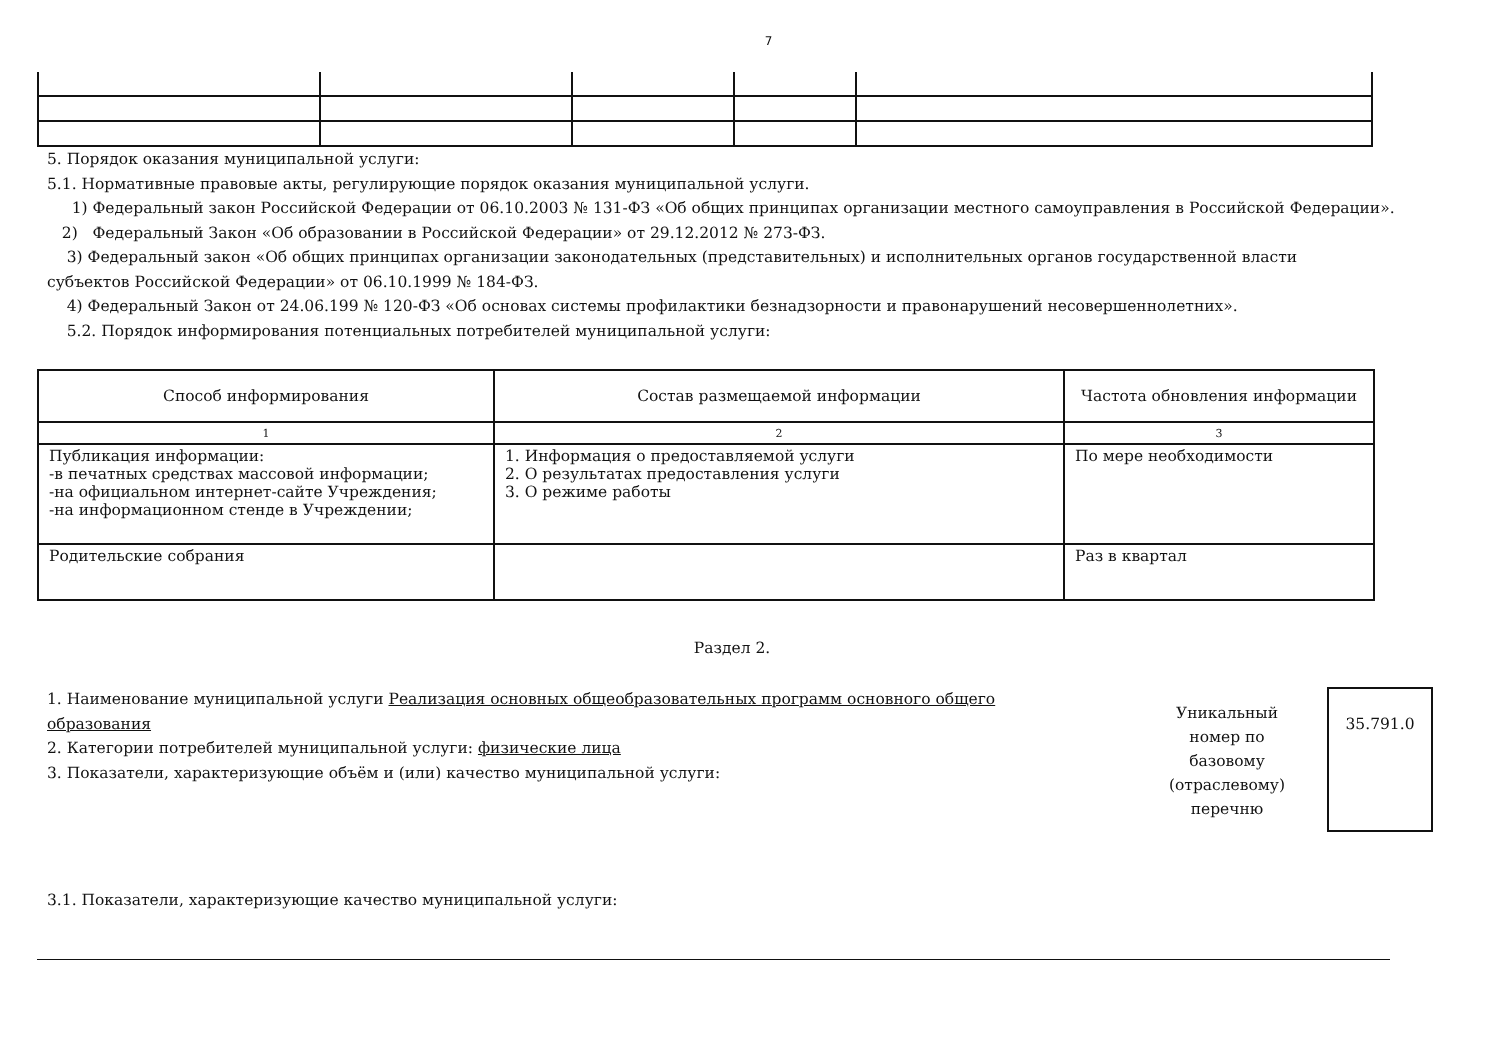7
5. Порядок оказания муниципальной услуги:
5.1. Нормативные правовые акты, регулирующие порядок оказания муниципальной услуги.
1) Федеральный закон Российской Федерации от 06.10.2003 № 131-ФЗ «Об общих принципах организации местного самоуправления в Российской Федерации».
2) Федеральный Закон «Об образовании в Российской Федерации» от 29.12.2012 № 273-ФЗ.
3) Федеральный закон «Об общих принципах организации законодательных (представительных) и исполнительных органов государственной власти субъектов Российской Федерации» от 06.10.1999 № 184-ФЗ.
4) Федеральный Закон от 24.06.199 № 120-ФЗ «Об основах системы профилактики безнадзорности и правонарушений несовершеннолетних».
5.2. Порядок информирования потенциальных потребителей муниципальной услуги:
| Способ информирования | Состав размещаемой информации | Частота обновления информации |
| --- | --- | --- |
| 1 | 2 | 3 |
| Публикация информации: -в печатных средствах массовой информации; -на официальном интернет-сайте Учреждения; -на информационном стенде в Учреждении; | 1. Информация о предоставляемой услуги 2. О результатах предоставления услуги 3. О режиме работы | По мере необходимости |
| Родительские собрания | | Раз в квартал |
Раздел 2.
1. Наименование муниципальной услуги Реализация основных общеобразовательных программ основного общего образования
2. Категории потребителей муниципальной услуги: физические лица
3. Показатели, характеризующие объём и (или) качество муниципальной услуги:
Уникальный номер по базовому (отраслевому) перечню
35.791.0
3.1. Показатели, характеризующие качество муниципальной услуги: